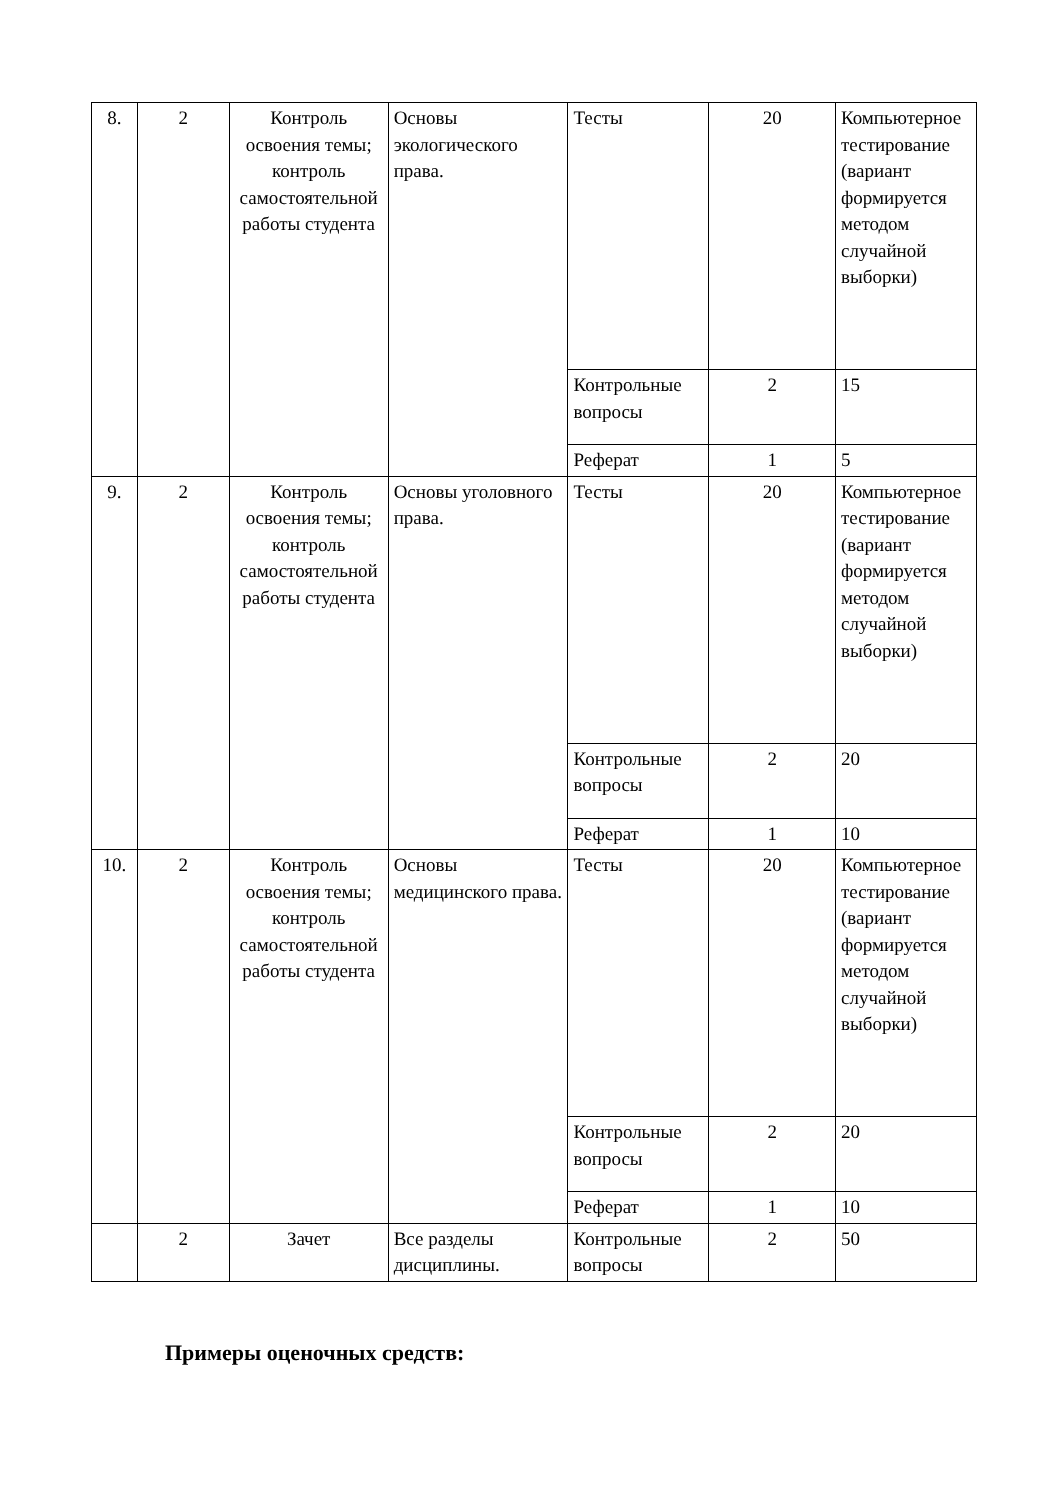| 8. | 2 | Контроль освоения темы; контроль самостоятельной работы студента | Основы экологического права. | Тесты | 20 | Компьютерное тестирование (вариант формируется методом случайной выборки) |
| | | | | Контрольные вопросы | 2 | 15 |
| | | | | Реферат | 1 | 5 |
| 9. | 2 | Контроль освоения темы; контроль самостоятельной работы студента | Основы уголовного права. | Тесты | 20 | Компьютерное тестирование (вариант формируется методом случайной выборки) |
| | | | | Контрольные вопросы | 2 | 20 |
| | | | | Реферат | 1 | 10 |
| 10. | 2 | Контроль освоения темы; контроль самостоятельной работы студента | Основы медицинского права. | Тесты | 20 | Компьютерное тестирование (вариант формируется методом случайной выборки) |
| | | | | Контрольные вопросы | 2 | 20 |
| | | | | Реферат | 1 | 10 |
| | 2 | Зачет | Все разделы дисциплины. | Контрольные вопросы | 2 | 50 |
Примеры оценочных средств: